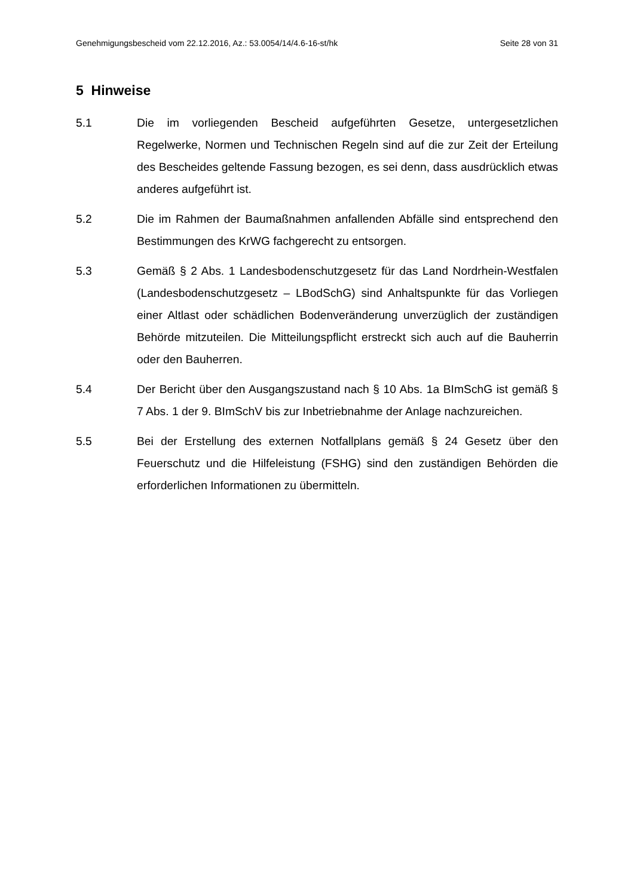Genehmigungsbescheid vom 22.12.2016, Az.: 53.0054/14/4.6-16-st/hk Seite 28 von 31
5 Hinweise
5.1 Die im vorliegenden Bescheid aufgeführten Gesetze, untergesetzlichen Regelwerke, Normen und Technischen Regeln sind auf die zur Zeit der Erteilung des Bescheides geltende Fassung bezogen, es sei denn, dass ausdrücklich etwas anderes aufgeführt ist.
5.2 Die im Rahmen der Baumaßnahmen anfallenden Abfälle sind entsprechend den Bestimmungen des KrWG fachgerecht zu entsorgen.
5.3 Gemäß § 2 Abs. 1 Landesbodenschutzgesetz für das Land Nordrhein-Westfalen (Landesbodenschutzgesetz – LBodSchG) sind Anhaltspunkte für das Vorliegen einer Altlast oder schädlichen Bodenveränderung unverzüglich der zuständigen Behörde mitzuteilen. Die Mitteilungspflicht erstreckt sich auch auf die Bauherrin oder den Bauherren.
5.4 Der Bericht über den Ausgangszustand nach § 10 Abs. 1a BImSchG ist gemäß § 7 Abs. 1 der 9. BImSchV bis zur Inbetriebnahme der Anlage nachzureichen.
5.5 Bei der Erstellung des externen Notfallplans gemäß § 24 Gesetz über den Feuerschutz und die Hilfeleistung (FSHG) sind den zuständigen Behörden die erforderlichen Informationen zu übermitteln.